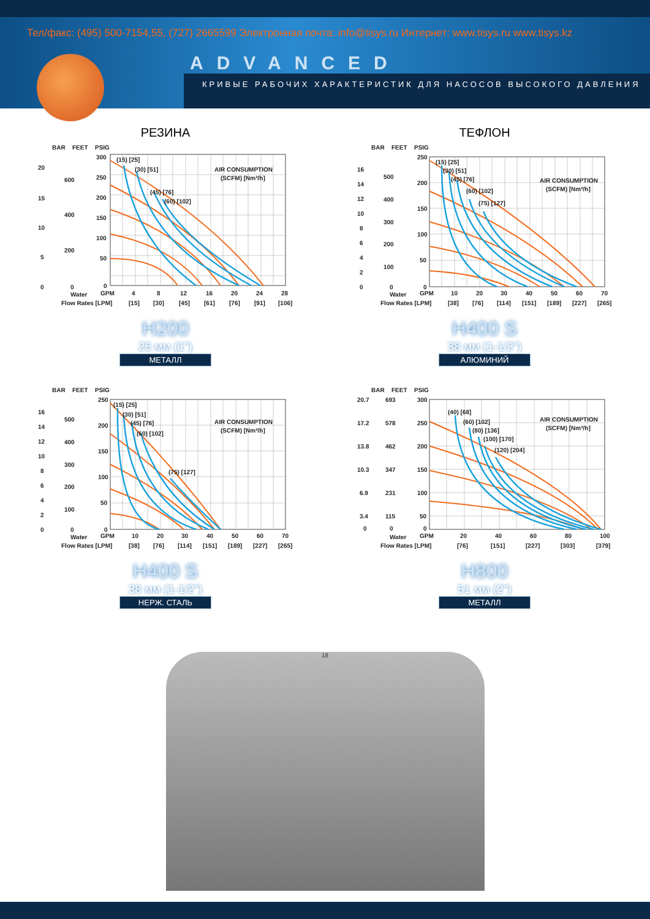Тел/факс: (495) 500-7154,55, (727) 2665599 Электронная почта: info@tisys.ru Интернет: www.tisys.ru www.tisys.kz
ADVANCED
КРИВЫЕ РАБОЧИХ ХАРАКТЕРИСТИК ДЛЯ НАСОСОВ ВЫСОКОГО ДАВЛЕНИЯ
РЕЗИНА
BAR
FEET
PSIG
(15) [25]
(30) [51]
(45) [76]
(60) [102]
AIR CONSUMPTION
(SCFM) [Nm³/h]
20
15
10
5
0
600
400
200
0
300
250
200
150
100
50
0
Water
GPM
Flow Rates [LPM]
4
8
12
16
20
24
28
[15]
[30]
[45]
[61]
[76]
[91]
[106]
H200
25 мм (1")
МЕТАЛЛ
ТЕФЛОН
BAR
FEET
PSIG
(15) [25]
(30) [51]
(45) [76]
(60) [102]
(75) [127]
AIR CONSUMPTION
(SCFM) [Nm³/h]
16
14
12
10
8
6
4
2
0
500
400
300
200
100
0
250
200
150
100
50
0
Water
GPM
Flow Rates [LPM]
10
20
30
40
50
60
70
[38]
[76]
[114]
[151]
[189]
[227]
[265]
H400 S
38 мм (1-1/2")
АЛЮМИНИЙ
BAR
FEET
PSIG
(15) [25]
(30) [51]
(45) [76]
(60) [102]
(75) [127]
AIR CONSUMPTION
(SCFM) [Nm³/h]
16
14
12
10
8
6
4
2
0
500
400
300
200
100
0
250
200
150
100
50
0
Water
GPM
Flow Rates [LPM]
10
20
30
40
50
60
70
[38]
[76]
[114]
[151]
[189]
[227]
[265]
H400 S
38 мм (1-1/2")
НЕРЖ. СТАЛЬ
BAR
FEET
PSIG
(40) [68]
(60) [102]
(80) [136]
(100) [170]
(120) [204]
AIR CONSUMPTION
(SCFM) [Nm³/h]
20.7
17.2
13.8
10.3
6.9
3.4
0
693
578
462
347
231
115
0
300
250
200
150
100
50
0
Water
GPM
Flow Rates [LPM]
20
40
60
80
100
[76]
[151]
[227]
[303]
[379]
H800
51 мм (2")
МЕТАЛЛ
18